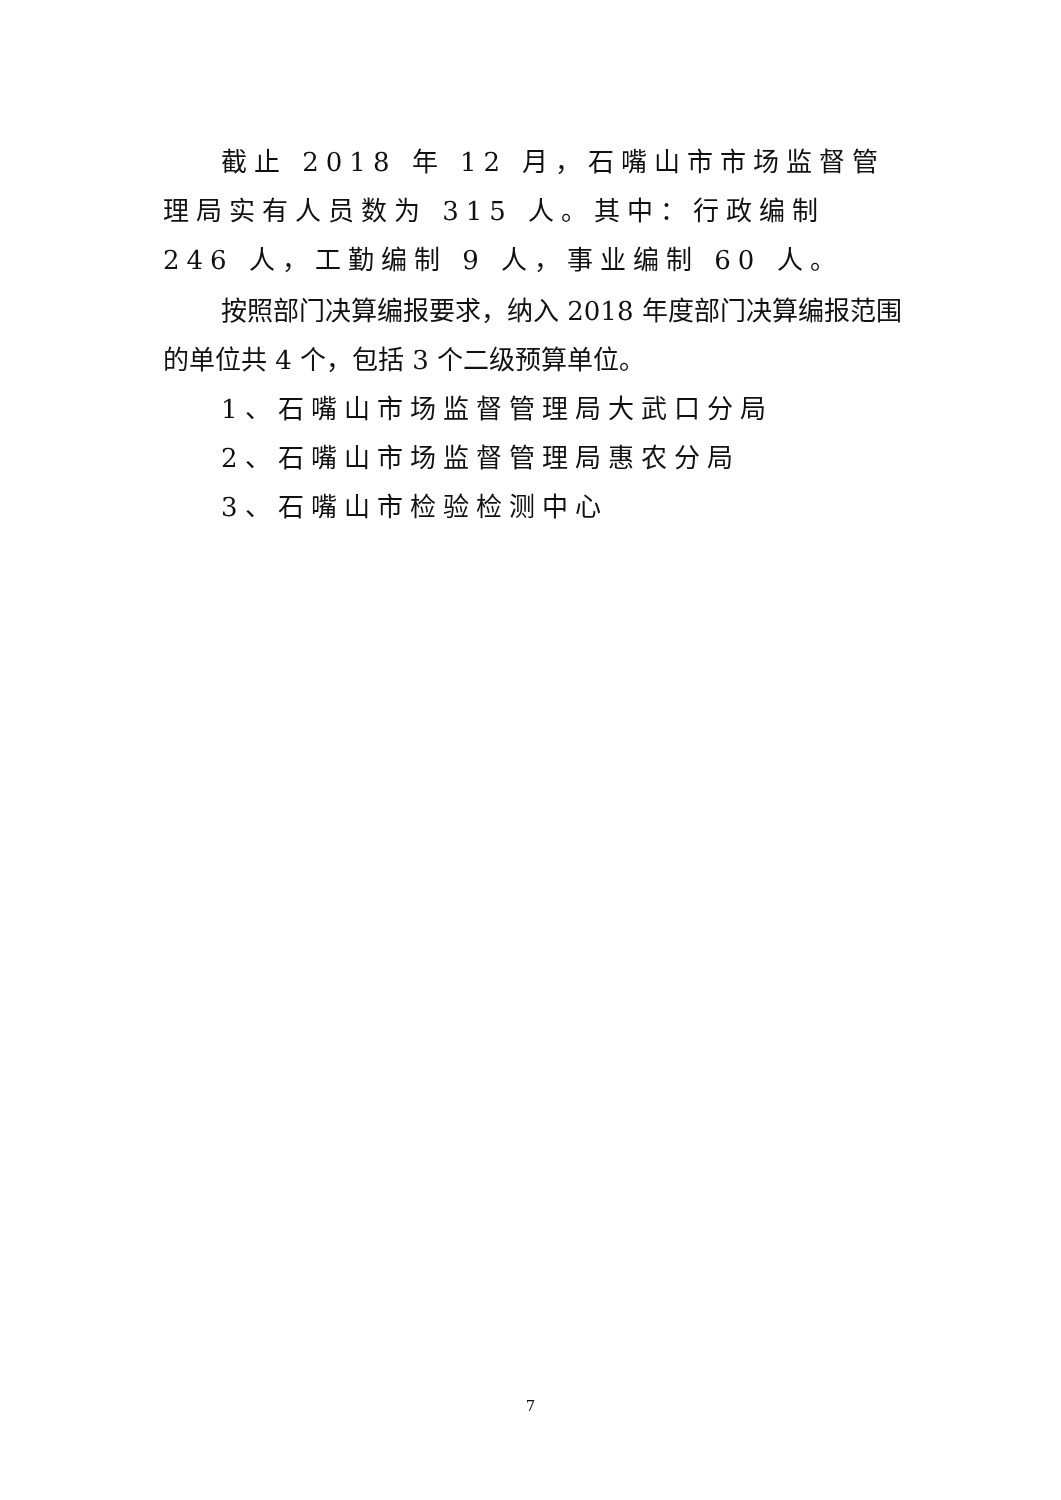截止 2018 年 12 月，石嘴山市市场监督管理局实有人员数为 315 人。其中：行政编制 246 人，工勤编制 9 人，事业编制 60 人。
按照部门决算编报要求，纳入 2018 年度部门决算编报范围的单位共 4 个，包括 3 个二级预算单位。
1、石嘴山市场监督管理局大武口分局
2、石嘴山市场监督管理局惠农分局
3、石嘴山市检验检测中心
7